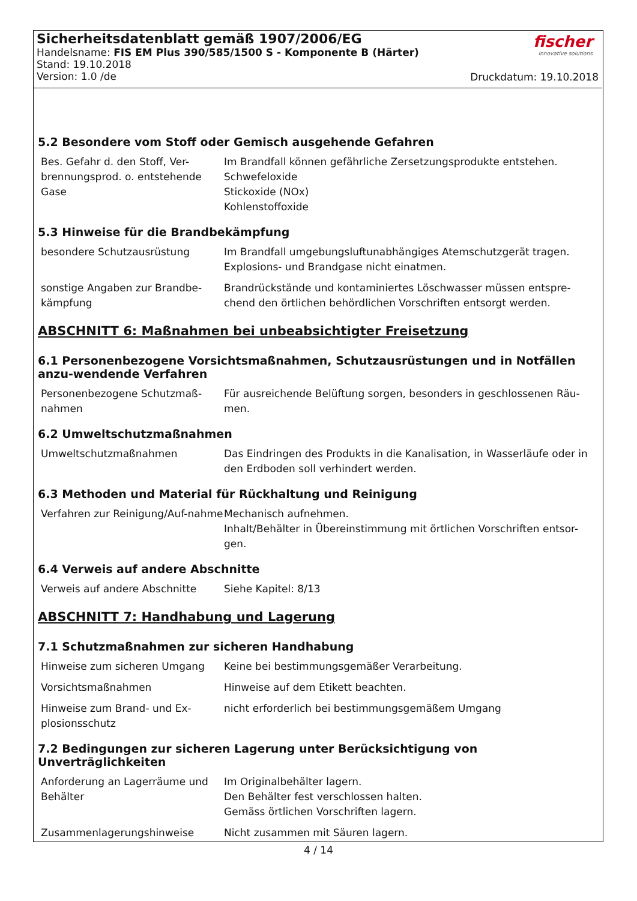Sicherheitsdatenblatt gemäß 1907/2006/EG
Handelsname: FIS EM Plus 390/585/1500 S - Komponente B (Härter)
Stand: 19.10.2018
Version: 1.0 /de
fischer
innovative solutions
Druckdatum: 19.10.2018
5.2 Besondere vom Stoff oder Gemisch ausgehende Gefahren
Bes. Gefahr d. den Stoff, Ver-brennungsprod. o. entstehende Gase
Im Brandfall können gefährliche Zersetzungsprodukte entstehen.
Schwefeloxide
Stickoxide (NOx)
Kohlenstoffoxide
5.3 Hinweise für die Brandbekämpfung
besondere Schutzausrüstung Im Brandfall umgebungsluftunabhängiges Atemschutzgerät tragen.
Explosions- und Brandgase nicht einatmen.
sonstige Angaben zur Brandbe-kämpfung
Brandrückstände und kontaminiertes Löschwasser müssen entspre-chend den örtlichen behördlichen Vorschriften entsorgt werden.
ABSCHNITT 6: Maßnahmen bei unbeabsichtigter Freisetzung
6.1 Personenbezogene Vorsichtsmaßnahmen, Schutzausrüstungen und in Notfällen anzu-wendende Verfahren
Personenbezogene Schutzmaß-nahmen
Für ausreichende Belüftung sorgen, besonders in geschlossenen Räu-men.
6.2 Umweltschutzmaßnahmen
Umweltschutzmaßnahmen Das Eindringen des Produkts in die Kanalisation, in Wasserläufe oder in den Erdboden soll verhindert werden.
6.3 Methoden und Material für Rückhaltung und Reinigung
Verfahren zur Reinigung/Auf-nahme
Mechanisch aufnehmen.
Inhalt/Behälter in Übereinstimmung mit örtlichen Vorschriften entsor-gen.
6.4 Verweis auf andere Abschnitte
Verweis auf andere Abschnitte Siehe Kapitel: 8/13
ABSCHNITT 7: Handhabung und Lagerung
7.1 Schutzmaßnahmen zur sicheren Handhabung
Hinweise zum sicheren Umgang Keine bei bestimmungsgemäßer Verarbeitung.
Vorsichtsmaßnahmen Hinweise auf dem Etikett beachten.
Hinweise zum Brand- und Ex-plosionsschutz
nicht erforderlich bei bestimmungsgemäßem Umgang
7.2 Bedingungen zur sicheren Lagerung unter Berücksichtigung von Unverträglichkeiten
Anforderung an Lagerräume und Behälter
Im Originalbehälter lagern.
Den Behälter fest verschlossen halten.
Gemäss örtlichen Vorschriften lagern.
Zusammenlagerungshinweise Nicht zusammen mit Säuren lagern.
4 / 14